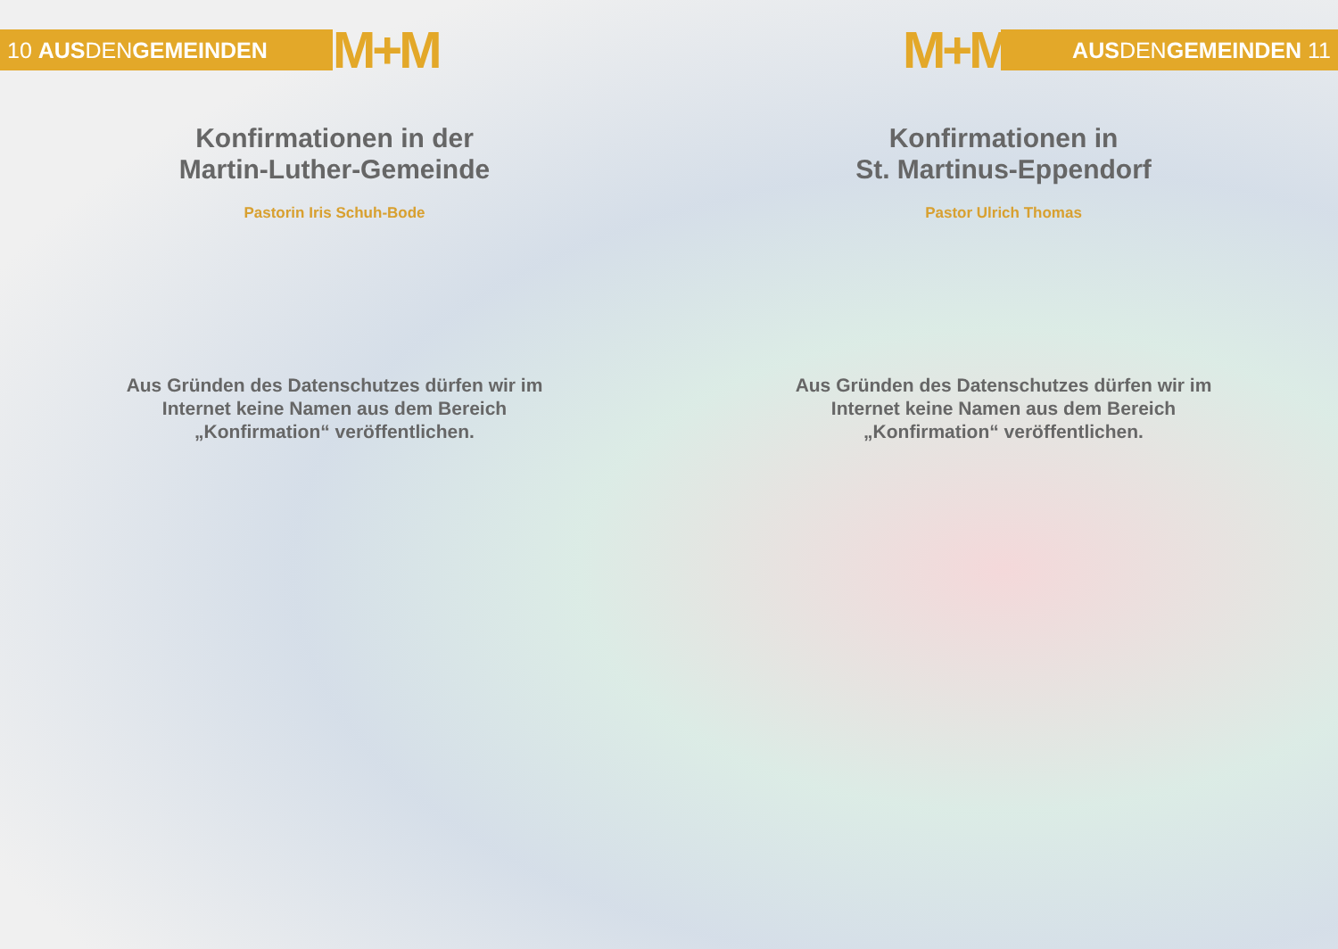10 AUS DEN GEMEINDEN
M+M
Konfirmationen in der
Martin-Luther-Gemeinde
Pastorin Iris Schuh-Bode
Aus Gründen des Datenschutzes dürfen wir im
Internet keine Namen aus dem Bereich
„Konfirmation“ veröffentlichen.
M+M
AUS DEN GEMEINDEN 11
Konfirmationen in
St. Martinus-Eppendorf
Pastor Ulrich Thomas
Aus Gründen des Datenschutzes dürfen wir im
Internet keine Namen aus dem Bereich
„Konfirmation“ veröffentlichen.